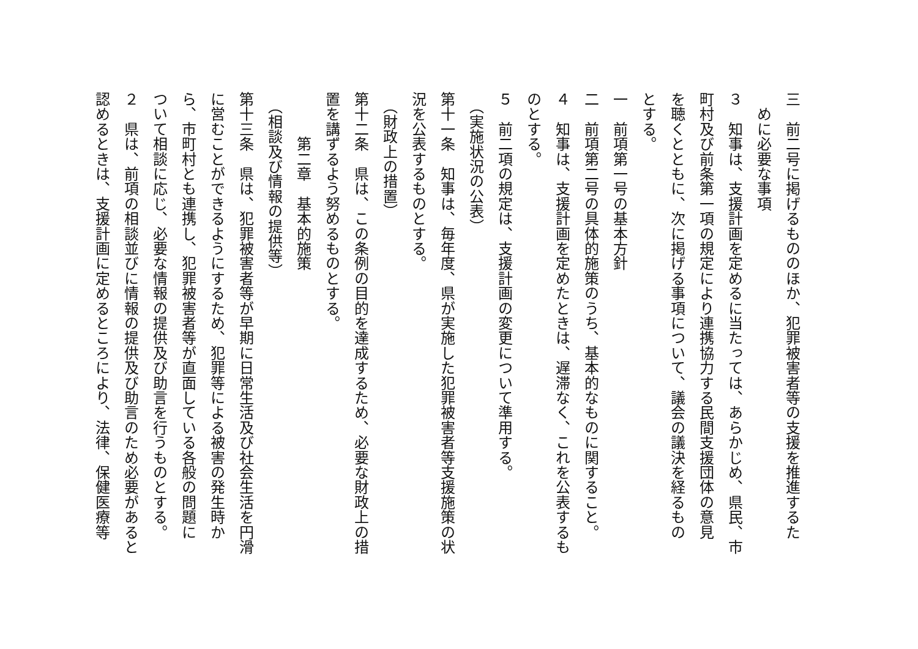三　前二号に掲げるもののほか、犯罪被害者等の支援を推進するた
　めに必要な事項
３　知事は、支援計画を定めるに当たっては、あらかじめ、県民、市
町村及び前条第一項の規定により連携協力する民間支援団体の意見
を聴くとともに、次に掲げる事項について、議会の議決を経るもの
とする。
一　前項第一号の基本方針
二　前項第二号の具体的施策のうち、基本的なものに関すること。
４　知事は、支援計画を定めたときは、遅滞なく、これを公表するも
のとする。
５　前二項の規定は、支援計画の変更について準用する。
　（実施状況の公表）
第十一条　知事は、毎年度、県が実施した犯罪被害者等支援施策の状
況を公表するものとする。
　（財政上の措置）
第十二条　県は、この条例の目的を達成するため、必要な財政上の措
置を講ずるよう努めるものとする。
　　　第二章　基本的施策
　（相談及び情報の提供等）
第十三条　県は、犯罪被害者等が早期に日常生活及び社会生活を円滑
に営むことができるようにするため、犯罪等による被害の発生時か
ら、市町村とも連携し、犯罪被害者等が直面している各般の問題に
ついて相談に応じ、必要な情報の提供及び助言を行うものとする。
２　県は、前項の相談並びに情報の提供及び助言のため必要があると
認めるときは、支援計画に定めるところにより、法律、保健医療等